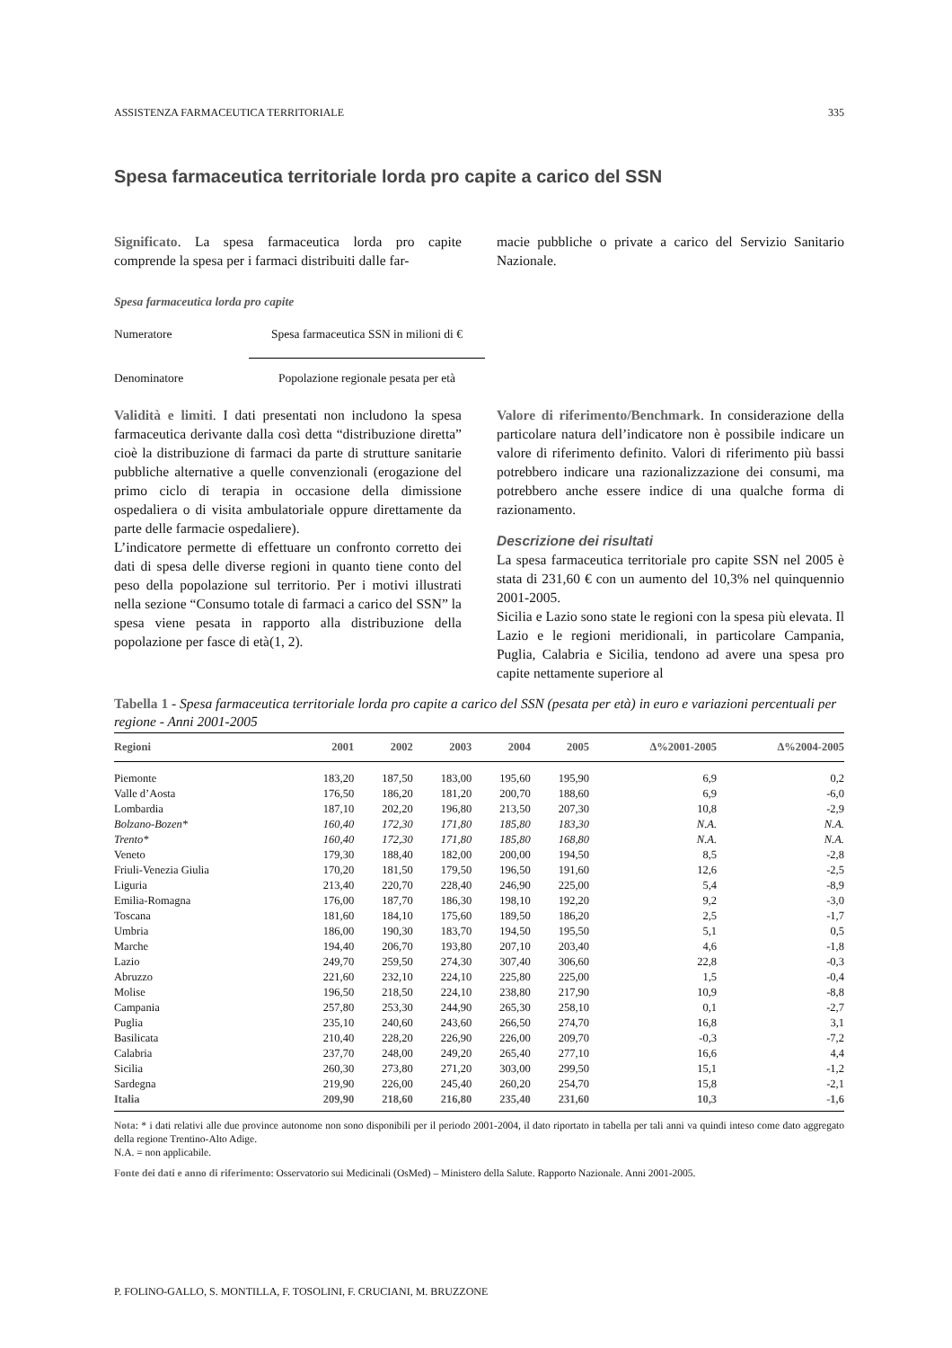ASSISTENZA FARMACEUTICA TERRITORIALE 335
Spesa farmaceutica territoriale lorda pro capite a carico del SSN
Significato. La spesa farmaceutica lorda pro capite comprende la spesa per i farmaci distribuiti dalle far-
macie pubbliche o private a carico del Servizio Sanitario Nazionale.
Spesa farmaceutica lorda pro capite
Numeratore Spesa farmaceutica SSN in milioni di €
Denominatore Popolazione regionale pesata per età
Validità e limiti. I dati presentati non includono la spesa farmaceutica derivante dalla così detta “distribuzione diretta” cioè la distribuzione di farmaci da parte di strutture sanitarie pubbliche alternative a quelle convenzionali (erogazione del primo ciclo di terapia in occasione della dimissione ospedaliera o di visita ambulatoriale oppure direttamente da parte delle farmacie ospedaliere).
L’indicatore permette di effettuare un confronto corretto dei dati di spesa delle diverse regioni in quanto tiene conto del peso della popolazione sul territorio. Per i motivi illustrati nella sezione “Consumo totale di farmaci a carico del SSN” la spesa viene pesata in rapporto alla distribuzione della popolazione per fasce di età(1, 2).
Valore di riferimento/Benchmark. In considerazione della particolare natura dell’indicatore non è possibile indicare un valore di riferimento definito. Valori di riferimento più bassi potrebbero indicare una razionalizzazione dei consumi, ma potrebbero anche essere indice di una qualche forma di razionamento.
Descrizione dei risultati
La spesa farmaceutica territoriale pro capite SSN nel 2005 è stata di 231,60 € con un aumento del 10,3% nel quinquennio 2001-2005.
Sicilia e Lazio sono state le regioni con la spesa più elevata. Il Lazio e le regioni meridionali, in particolare Campania, Puglia, Calabria e Sicilia, tendono ad avere una spesa pro capite nettamente superiore al
Tabella 1 - Spesa farmaceutica territoriale lorda pro capite a carico del SSN (pesata per età) in euro e variazioni percentuali per regione - Anni 2001-2005
| Regioni | 2001 | 2002 | 2003 | 2004 | 2005 | Δ%2001-2005 | Δ%2004-2005 |
| --- | --- | --- | --- | --- | --- | --- | --- |
| Piemonte | 183,20 | 187,50 | 183,00 | 195,60 | 195,90 | 6,9 | 0,2 |
| Valle d’Aosta | 176,50 | 186,20 | 181,20 | 200,70 | 188,60 | 6,9 | -6,0 |
| Lombardia | 187,10 | 202,20 | 196,80 | 213,50 | 207,30 | 10,8 | -2,9 |
| Bolzano-Bozen* | 160,40 | 172,30 | 171,80 | 185,80 | 183,30 | N.A. | N.A. |
| Trento* | 160,40 | 172,30 | 171,80 | 185,80 | 168,80 | N.A. | N.A. |
| Veneto | 179,30 | 188,40 | 182,00 | 200,00 | 194,50 | 8,5 | -2,8 |
| Friuli-Venezia Giulia | 170,20 | 181,50 | 179,50 | 196,50 | 191,60 | 12,6 | -2,5 |
| Liguria | 213,40 | 220,70 | 228,40 | 246,90 | 225,00 | 5,4 | -8,9 |
| Emilia-Romagna | 176,00 | 187,70 | 186,30 | 198,10 | 192,20 | 9,2 | -3,0 |
| Toscana | 181,60 | 184,10 | 175,60 | 189,50 | 186,20 | 2,5 | -1,7 |
| Umbria | 186,00 | 190,30 | 183,70 | 194,50 | 195,50 | 5,1 | 0,5 |
| Marche | 194,40 | 206,70 | 193,80 | 207,10 | 203,40 | 4,6 | -1,8 |
| Lazio | 249,70 | 259,50 | 274,30 | 307,40 | 306,60 | 22,8 | -0,3 |
| Abruzzo | 221,60 | 232,10 | 224,10 | 225,80 | 225,00 | 1,5 | -0,4 |
| Molise | 196,50 | 218,50 | 224,10 | 238,80 | 217,90 | 10,9 | -8,8 |
| Campania | 257,80 | 253,30 | 244,90 | 265,30 | 258,10 | 0,1 | -2,7 |
| Puglia | 235,10 | 240,60 | 243,60 | 266,50 | 274,70 | 16,8 | 3,1 |
| Basilicata | 210,40 | 228,20 | 226,90 | 226,00 | 209,70 | -0,3 | -7,2 |
| Calabria | 237,70 | 248,00 | 249,20 | 265,40 | 277,10 | 16,6 | 4,4 |
| Sicilia | 260,30 | 273,80 | 271,20 | 303,00 | 299,50 | 15,1 | -1,2 |
| Sardegna | 219,90 | 226,00 | 245,40 | 260,20 | 254,70 | 15,8 | -2,1 |
| Italia | 209,90 | 218,60 | 216,80 | 235,40 | 231,60 | 10,3 | -1,6 |
Nota: * i dati relativi alle due province autonome non sono disponibili per il periodo 2001-2004, il dato riportato in tabella per tali anni va quindi inteso come dato aggregato della regione Trentino-Alto Adige.
N.A. = non applicabile.
Fonte dei dati e anno di riferimento: Osservatorio sui Medicinali (OsMed) – Ministero della Salute. Rapporto Nazionale. Anni 2001-2005.
P. FOLINO-GALLO, S. MONTILLA, F. TOSOLINI, F. CRUCIANI, M. BRUZZONE